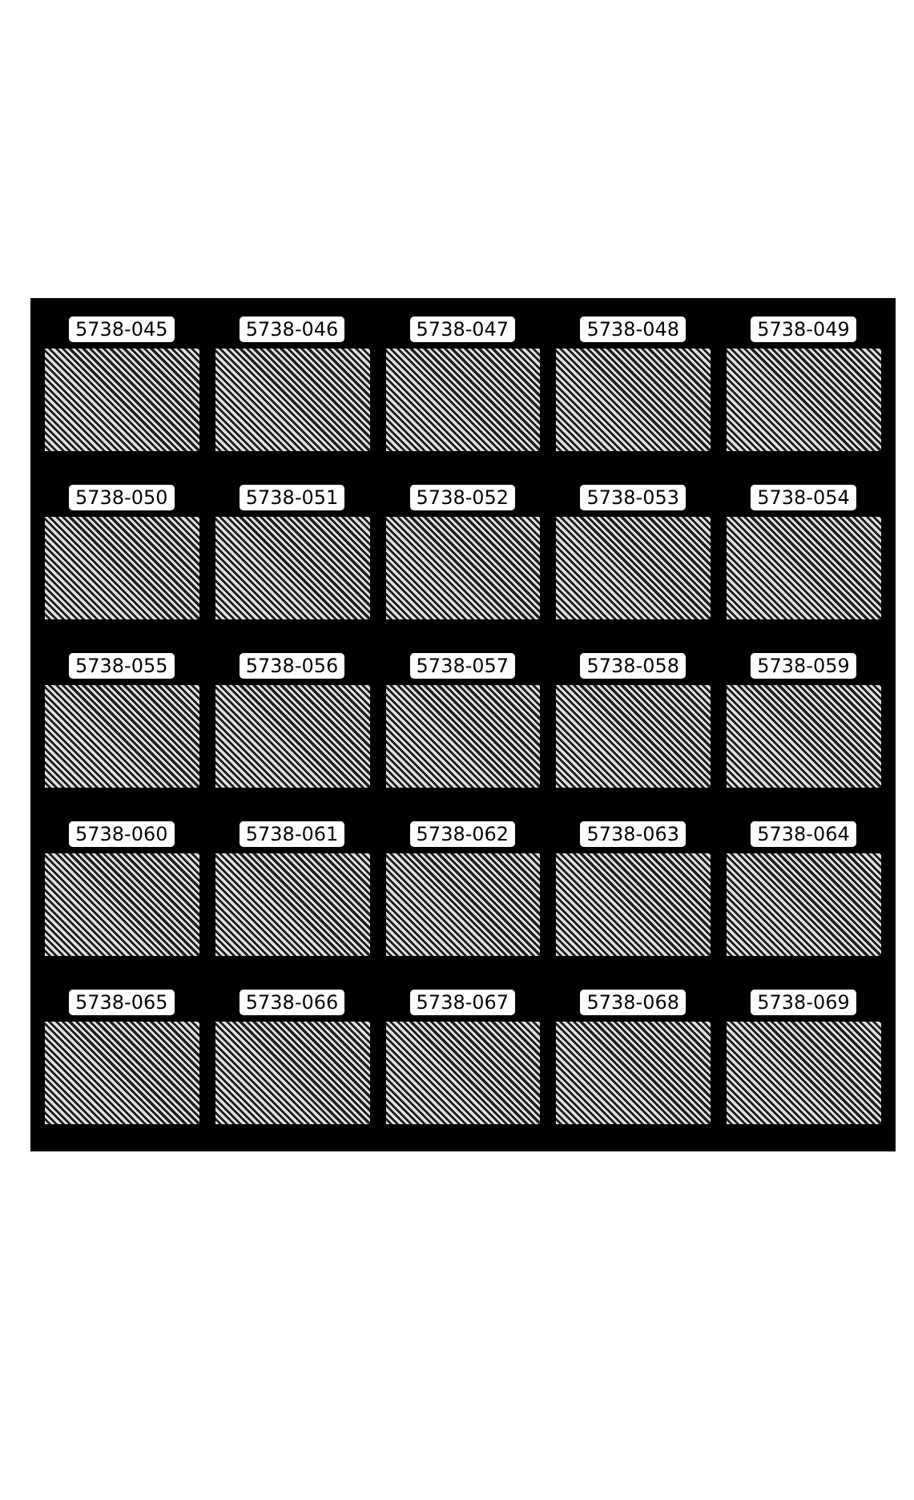5738-045
5738-046
5738-047
5738-048
5738-049
5738-050
5738-051
5738-052
5738-053
5738-054
5738-055
5738-056
5738-057
5738-058
5738-059
5738-060
5738-061
5738-062
5738-063
5738-064
5738-065
5738-066
5738-067
5738-068
5738-069